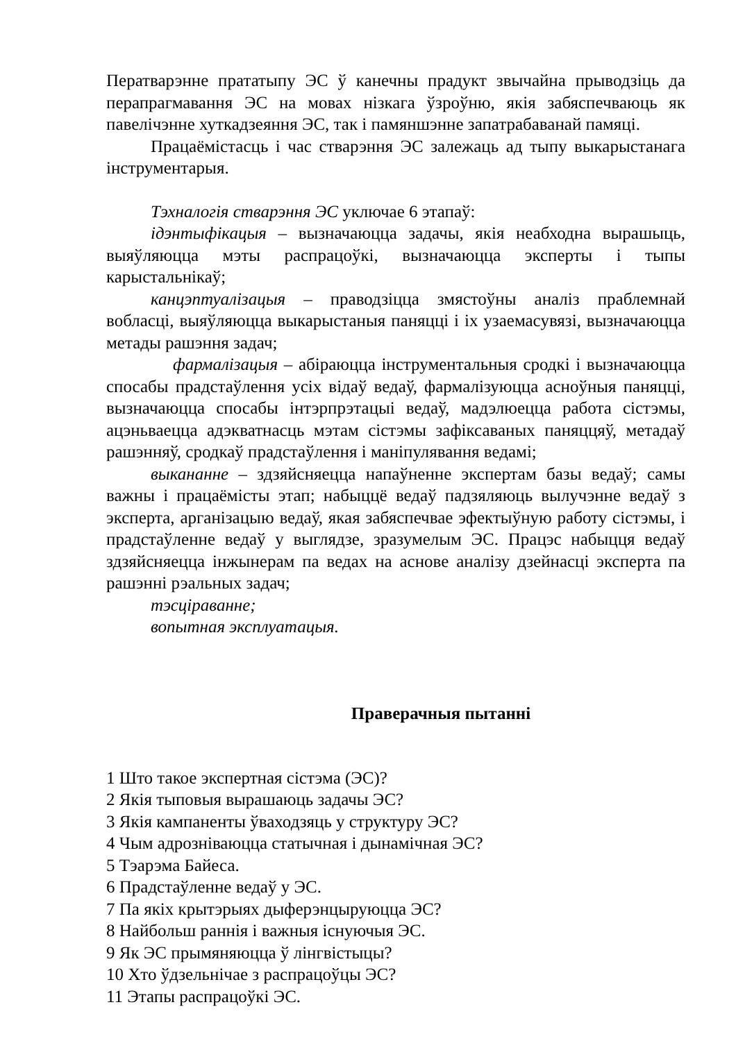Ператварэнне прататыпу ЭС ў канечны прадукт звычайна прыводзіць да перапрагмавання ЭС на мовах нізкага ўзроўню, якія забяспечваюць як павелічэнне хуткадзеяння ЭС, так і памяншэнне запатрабаванай памяці.
Працаёмістасць і час стварэння ЭС залежаць ад тыпу выкарыстанага інструментарыя.
Тэхналогія стварэння ЭС уключае 6 этапаў:
ідэнтыфікацыя – вызначаюцца задачы, якія неабходна вырашыць, выяўляюцца мэты распрацоўкі, вызначаюцца эксперты і тыпы карыстальнікаў;
канцэптуалізацыя – праводзіцца змястоўны аналіз праблемнай вобласці, выяўляюцца выкарыстаныя паняцці і іх узаемасувязі, вызначаюцца метады рашэння задач;
фармалізацыя – абіраюцца інструментальныя сродкі і вызначаюцца спосабы прадстаўлення усіх відаў ведаў, фармалізуюцца асноўныя паняцці, вызначаюцца спосабы інтэрпрэтацыі ведаў, мадэлюецца работа сістэмы, ацэньваецца адэкватнасць мэтам сістэмы зафіксаваных паняццяў, метадаў рашэнняў, сродкаў прадстаўлення і маніпулявання ведамі;
выкананне – здзяйсняецца напаўненне экспертам базы ведаў; самы важны і працаёмісты этап; набыццё ведаў падзяляюць вылучэнне ведаў з эксперта, арганізацыю ведаў, якая забяспечвае эфектыўную работу сістэмы, і прадстаўленне ведаў у выглядзе, зразумелым ЭС. Працэс набыцця ведаў здзяйсняецца інжынерам па ведах на аснове аналізу дзейнасці эксперта па рашэнні рэальных задач;
тэсціраванне;
вопытная эксплуатацыя.
Праверачныя пытанні
1 Што такое экспертная сістэма (ЭС)?
2 Якія тыповыя вырашаюць задачы ЭС?
3 Якія кампаненты ўваходзяць у структуру ЭС?
4 Чым адрозніваюцца статычная і дынамічная ЭС?
5 Тэарэма Байеса.
6 Прадстаўленне ведаў у ЭС.
7 Па якіх крытэрыях дыферэнцыруюцца ЭС?
8 Найбольш раннія і важныя існуючыя ЭС.
9 Як ЭС прымяняюцца ў лінгвістыцы?
10 Хто ўдзельнічае з распрацоўцы ЭС?
11 Этапы распрацоўкі ЭС.